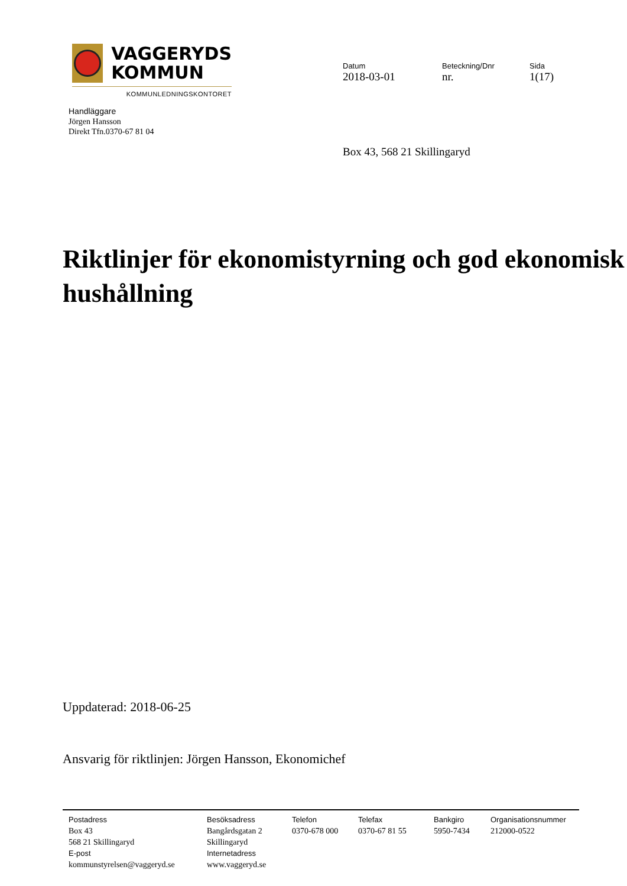VAGGERYDS
KOMMUN
KOMMUNLEDNINGSKONTORET
Handläggare
Jörgen Hansson
Direkt Tfn.0370-67 81 04
Datum
2018-03-01
Beteckning/Dnr
nr.
Sida
1(17)
Box 43, 568 21 Skillingaryd
Riktlinjer för ekonomistyrning och god ekonomisk hushållning
Uppdaterad: 2018-06-25
Ansvarig för riktlinjen: Jörgen Hansson, Ekonomichef
Postadress
Box 43
568 21 Skillingaryd
E-post
kommunstyrelsen@vaggeryd.se
Besöksadress
Bangårdsgatan 2
Skillingaryd
Internetadress
www.vaggeryd.se
Telefon
0370-678 000
Telefax
0370-67 81 55
Bankgiro
5950-7434
Organisationsnummer
212000-0522